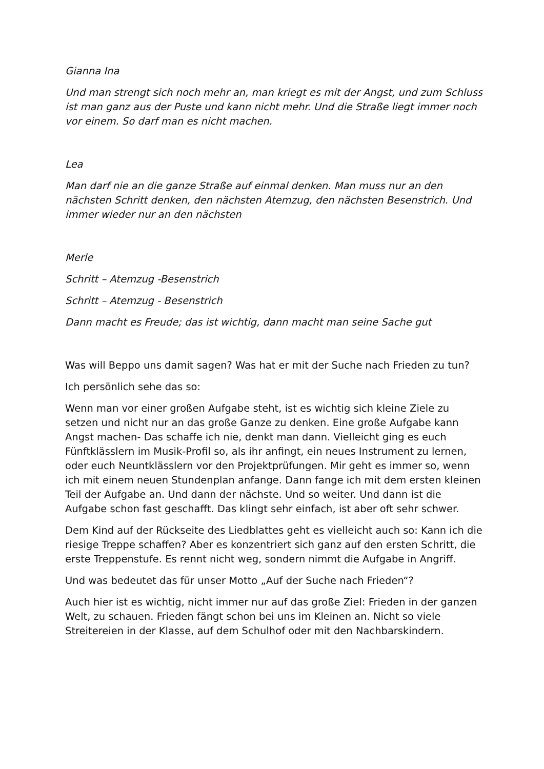Gianna Ina
Und man strengt sich noch mehr an, man kriegt es mit der Angst, und zum Schluss ist man ganz aus der Puste und kann nicht mehr. Und die Straße liegt immer noch vor einem. So darf man es nicht machen.
Lea
Man darf nie an die ganze Straße auf einmal denken. Man muss nur an den nächsten Schritt denken, den nächsten Atemzug, den nächsten Besenstrich. Und immer wieder nur an den nächsten
Merle
Schritt – Atemzug -Besenstrich
Schritt – Atemzug - Besenstrich
Dann macht es Freude; das ist wichtig, dann macht man seine Sache gut
Was will Beppo uns damit sagen? Was hat er mit der Suche nach Frieden zu tun?
Ich persönlich sehe das so:
Wenn man vor einer großen Aufgabe steht, ist es wichtig sich kleine Ziele zu setzen und nicht nur an das große Ganze zu denken. Eine große Aufgabe kann Angst machen- Das schaffe ich nie, denkt man dann. Vielleicht ging es euch Fünftklässlern im Musik-Profil so, als ihr anfingt, ein neues Instrument zu lernen, oder euch Neuntklässlern vor den Projektprüfungen. Mir geht es immer so, wenn ich mit einem neuen Stundenplan anfange. Dann fange ich mit dem ersten kleinen Teil der Aufgabe an. Und dann der nächste. Und so weiter. Und dann ist die Aufgabe schon fast geschafft. Das klingt sehr einfach, ist aber oft sehr schwer.
Dem Kind auf der Rückseite des Liedblattes geht es vielleicht auch so: Kann ich die riesige Treppe schaffen? Aber es konzentriert sich ganz auf den ersten Schritt, die erste Treppenstufe. Es rennt nicht weg, sondern nimmt die Aufgabe in Angriff.
Und was bedeutet das für unser Motto „Auf der Suche nach Frieden“?
Auch hier ist es wichtig, nicht immer nur auf das große Ziel: Frieden in der ganzen Welt, zu schauen. Frieden fängt schon bei uns im Kleinen an. Nicht so viele Streitereien in der Klasse, auf dem Schulhof oder mit den Nachbarskindern.